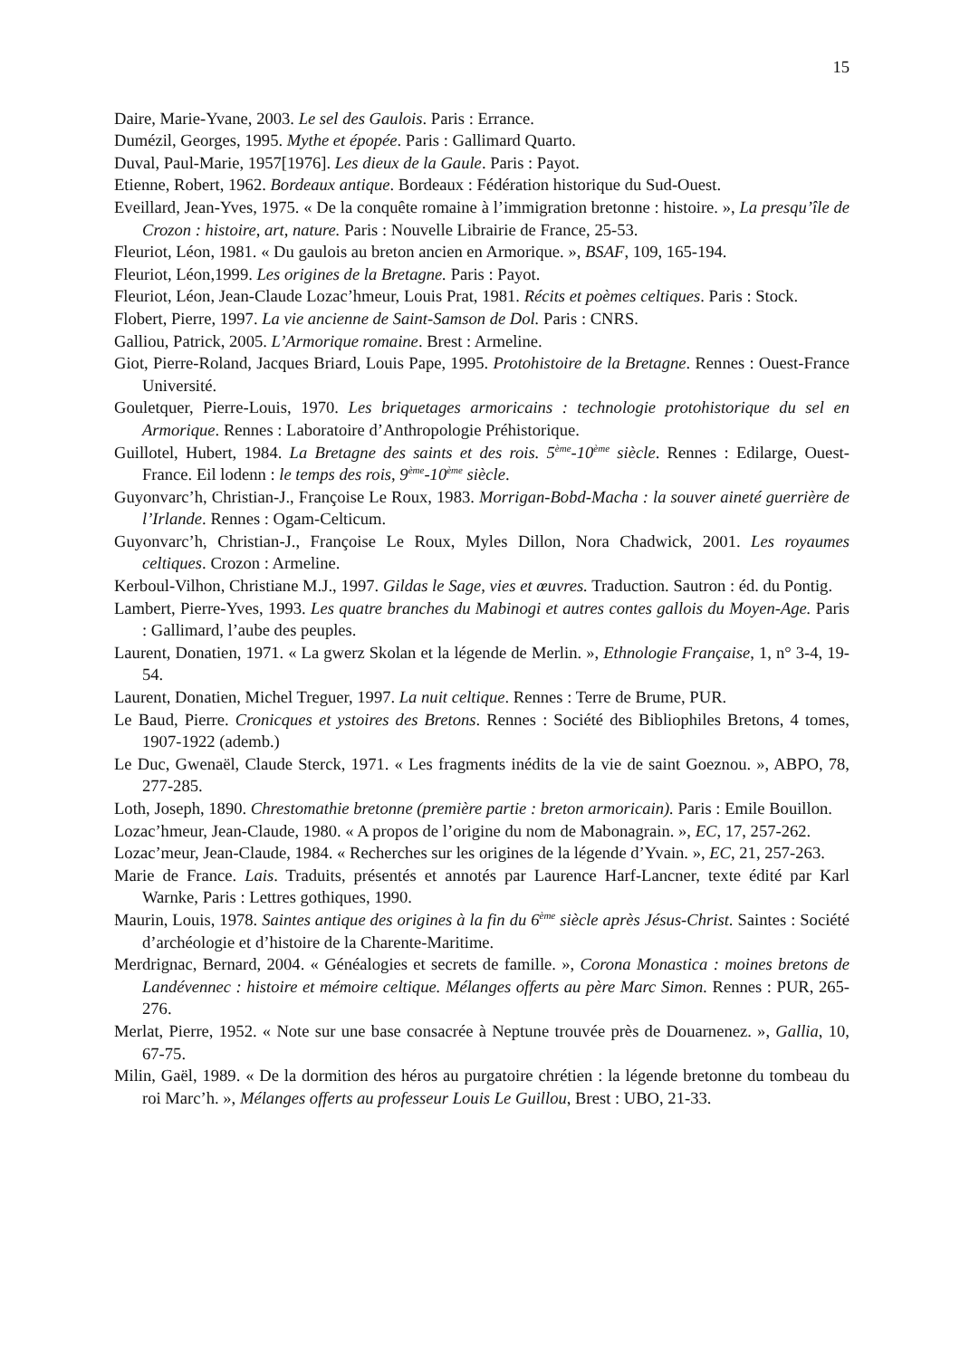15
Daire, Marie-Yvane, 2003. Le sel des Gaulois. Paris : Errance.
Dumézil, Georges, 1995. Mythe et épopée. Paris : Gallimard Quarto.
Duval, Paul-Marie, 1957[1976]. Les dieux de la Gaule. Paris : Payot.
Etienne, Robert, 1962. Bordeaux antique. Bordeaux : Fédération historique du Sud-Ouest.
Eveillard, Jean-Yves, 1975. « De la conquête romaine à l’immigration bretonne : histoire. », La presqu’île de Crozon : histoire, art, nature. Paris : Nouvelle Librairie de France, 25-53.
Fleuriot, Léon, 1981. « Du gaulois au breton ancien en Armorique. », BSAF, 109, 165-194.
Fleuriot, Léon,1999. Les origines de la Bretagne. Paris : Payot.
Fleuriot, Léon, Jean-Claude Lozac’hmeur, Louis Prat, 1981. Récits et poèmes celtiques. Paris : Stock.
Flobert, Pierre, 1997. La vie ancienne de Saint-Samson de Dol. Paris : CNRS.
Galliou, Patrick, 2005. L’Armorique romaine. Brest : Armeline.
Giot, Pierre-Roland, Jacques Briard, Louis Pape, 1995. Protohistoire de la Bretagne. Rennes : Ouest-France Université.
Gouletquer, Pierre-Louis, 1970. Les briquetages armoricains : technologie protohistorique du sel en Armorique. Rennes : Laboratoire d’Anthropologie Préhistorique.
Guillotel, Hubert, 1984. La Bretagne des saints et des rois. 5<sup>ème</sup>-10<sup>ème</sup> siècle. Rennes : Edilarge, Ouest-France. Eil lodenn : le temps des rois, 9<sup>ème</sup>-10<sup>ème</sup> siècle.
Guyonvarc’h, Christian-J., Françoise Le Roux, 1983. Morrigan-Bobd-Macha : la souver aineté guerrière de l’Irlande. Rennes : Ogam-Celticum.
Guyonvarc’h, Christian-J., Françoise Le Roux, Myles Dillon, Nora Chadwick, 2001. Les royaumes celtiques. Crozon : Armeline.
Kerboul-Vilhon, Christiane M.J., 1997. Gildas le Sage, vies et œuvres. Traduction. Sautron : éd. du Pontig.
Lambert, Pierre-Yves, 1993. Les quatre branches du Mabinogi et autres contes gallois du Moyen-Age. Paris : Gallimard, l’aube des peuples.
Laurent, Donatien, 1971. « La gwerz Skolan et la légende de Merlin. », Ethnologie Française, 1, n° 3-4, 19-54.
Laurent, Donatien, Michel Treguer, 1997. La nuit celtique. Rennes : Terre de Brume, PUR.
Le Baud, Pierre. Cronicques et ystoires des Bretons. Rennes : Société des Bibliophiles Bretons, 4 tomes, 1907-1922 (ademb.)
Le Duc, Gwenaël, Claude Sterck, 1971. « Les fragments inédits de la vie de saint Goeznou. », ABPO, 78, 277-285.
Loth, Joseph, 1890. Chrestomathie bretonne (première partie : breton armoricain). Paris : Emile Bouillon.
Lozac’hmeur, Jean-Claude, 1980. « A propos de l’origine du nom de Mabonagrain. », EC, 17, 257-262.
Lozac’meur, Jean-Claude, 1984. « Recherches sur les origines de la légende d’Yvain. », EC, 21, 257-263.
Marie de France. Lais. Traduits, présentés et annotés par Laurence Harf-Lancner, texte édité par Karl Warnke, Paris : Lettres gothiques, 1990.
Maurin, Louis, 1978. Saintes antique des origines à la fin du 6<sup>ème</sup> siècle après Jésus-Christ. Saintes : Société d’archéologie et d’histoire de la Charente-Maritime.
Merdrignac, Bernard, 2004. « Généalogies et secrets de famille. », Corona Monastica : moines bretons de Landévennec : histoire et mémoire celtique. Mélanges offerts au père Marc Simon. Rennes : PUR, 265-276.
Merlat, Pierre, 1952. « Note sur une base consacrée à Neptune trouvée près de Douarnenez. », Gallia, 10, 67-75.
Milin, Gaël, 1989. « De la dormition des héros au purgatoire chrétien : la légende bretonne du tombeau du roi Marc’h. », Mélanges offerts au professeur Louis Le Guillou, Brest : UBO, 21-33.